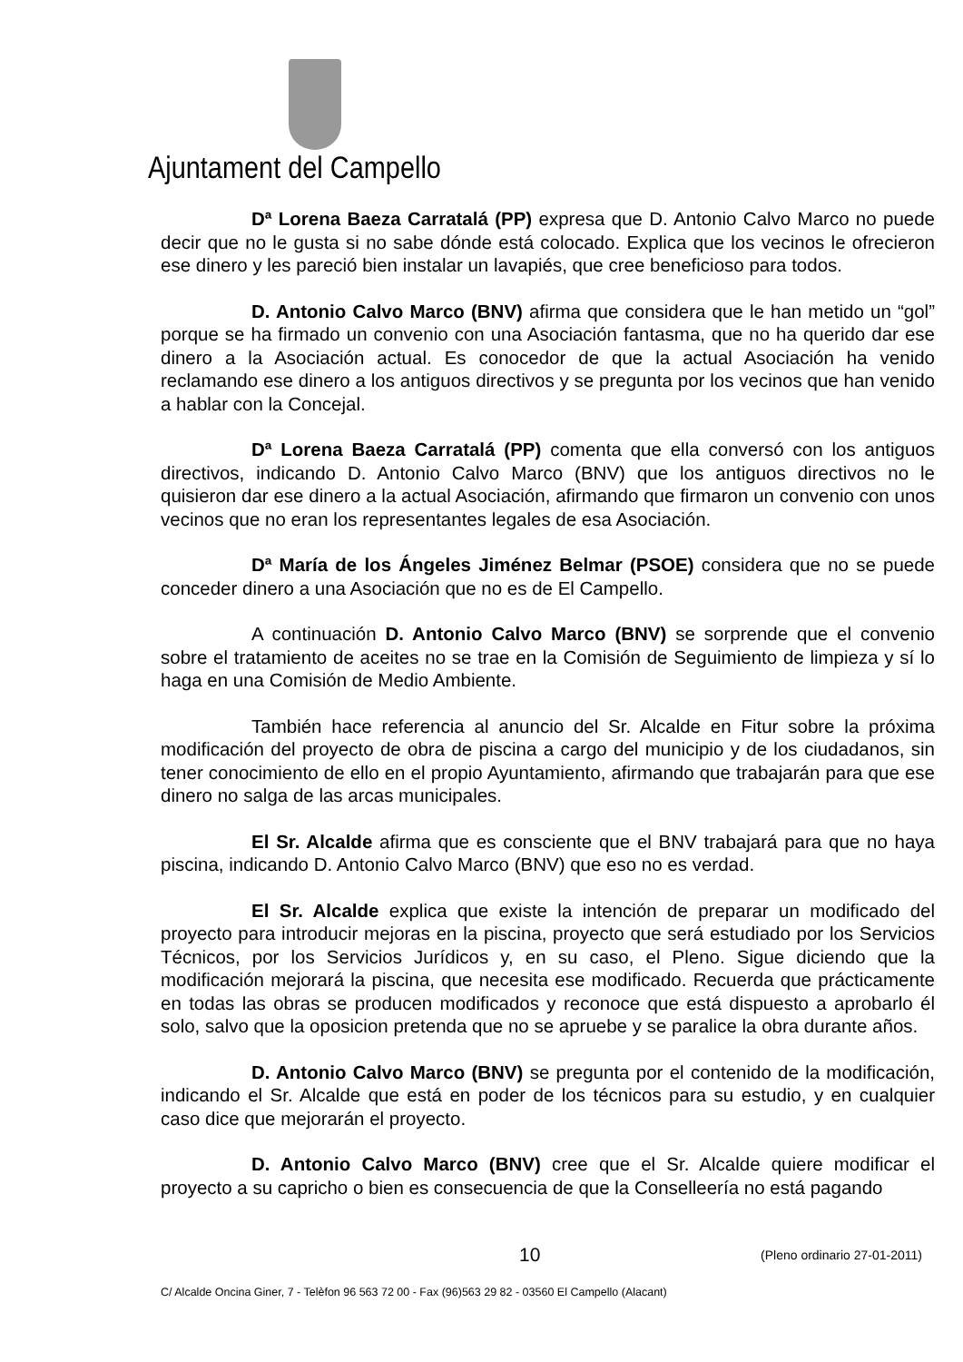Ajuntament del Campello
Dª Lorena Baeza Carratalá (PP) expresa que D. Antonio Calvo Marco no puede decir que no le gusta si no sabe dónde está colocado. Explica que los vecinos le ofrecieron ese dinero y les pareció bien instalar un lavapiés, que cree beneficioso para todos.
D. Antonio Calvo Marco (BNV) afirma que considera que le han metido un “gol” porque se ha firmado un convenio con una Asociación fantasma, que no ha querido dar ese dinero a la Asociación actual. Es conocedor de que la actual Asociación ha venido reclamando ese dinero a los antiguos directivos y se pregunta por los vecinos que han venido a hablar con la Concejal.
Dª Lorena Baeza Carratalá (PP) comenta que ella conversó con los antiguos directivos, indicando D. Antonio Calvo Marco (BNV) que los antiguos directivos no le quisieron dar ese dinero a la actual Asociación, afirmando que firmaron un convenio con unos vecinos que no eran los representantes legales de esa Asociación.
Dª María de los Ángeles Jiménez Belmar (PSOE) considera que no se puede conceder dinero a una Asociación que no es de El Campello.
A continuación D. Antonio Calvo Marco (BNV) se sorprende que el convenio sobre el tratamiento de aceites no se trae en la Comisión de Seguimiento de limpieza y sí lo haga en una Comisión de Medio Ambiente.
También hace referencia al anuncio del Sr. Alcalde en Fitur sobre la próxima modificación del proyecto de obra de piscina a cargo del municipio y de los ciudadanos, sin tener conocimiento de ello en el propio Ayuntamiento, afirmando que trabajarán para que ese dinero no salga de las arcas municipales.
El Sr. Alcalde afirma que es consciente que el BNV trabajará para que no haya piscina, indicando D. Antonio Calvo Marco (BNV) que eso no es verdad.
El Sr. Alcalde explica que existe la intención de preparar un modificado del proyecto para introducir mejoras en la piscina, proyecto que será estudiado por los Servicios Técnicos, por los Servicios Jurídicos y, en su caso, el Pleno. Sigue diciendo que la modificación mejorará la piscina, que necesita ese modificado. Recuerda que prácticamente en todas las obras se producen modificados y reconoce que está dispuesto a aprobarlo él solo, salvo que la oposicion pretenda que no se apruebe y se paralice la obra durante años.
D. Antonio Calvo Marco (BNV) se pregunta por el contenido de la modificación, indicando el Sr. Alcalde que está en poder de los técnicos para su estudio, y en cualquier caso dice que mejorarán el proyecto.
D. Antonio Calvo Marco (BNV) cree que el Sr. Alcalde quiere modificar el proyecto a su capricho o bien es consecuencia de que la Conselleería no está pagando
10 (Pleno ordinario 27-01-2011)
C/ Alcalde Oncina Giner, 7 - Telèfon 96 563 72 00 - Fax (96)563 29 82 - 03560 El Campello (Alacant)